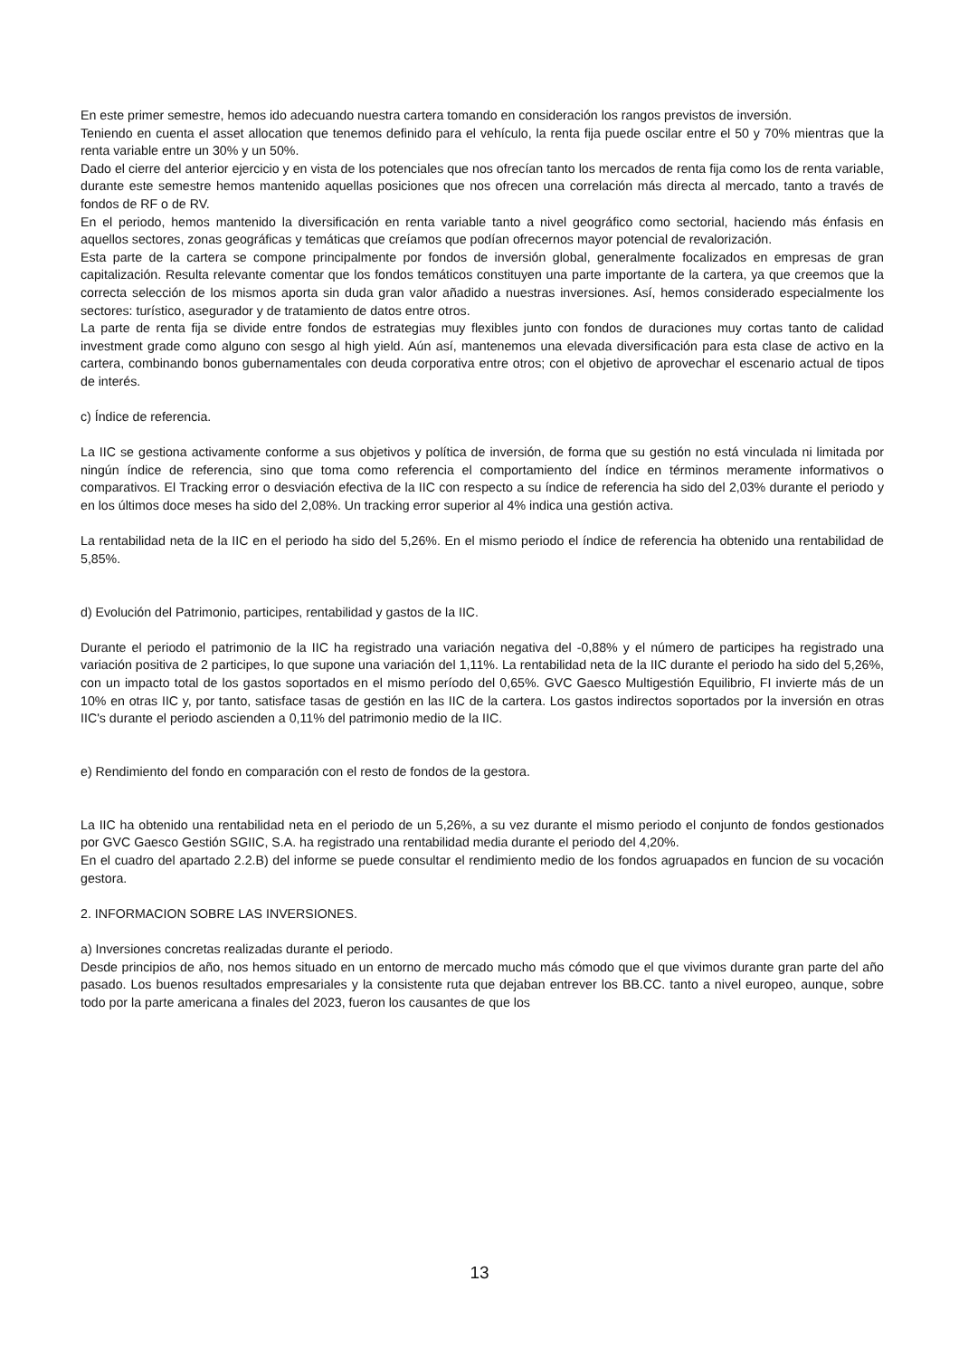En este primer semestre, hemos ido adecuando nuestra cartera tomando en consideración los rangos previstos de inversión.
Teniendo en cuenta el asset allocation que tenemos definido para el vehículo, la renta fija puede oscilar entre el 50 y 70% mientras que la renta variable entre un 30% y un 50%.
Dado el cierre del anterior ejercicio y en vista de los potenciales que nos ofrecían tanto los mercados de renta fija como los de renta variable, durante este semestre hemos mantenido aquellas posiciones que nos ofrecen una correlación más directa al mercado, tanto a través de fondos de RF o de RV.
En el periodo, hemos mantenido la diversificación en renta variable tanto a nivel geográfico como sectorial, haciendo más énfasis en aquellos sectores, zonas geográficas y temáticas que creíamos que podían ofrecernos mayor potencial de revalorización.
Esta parte de la cartera se compone principalmente por fondos de inversión global, generalmente focalizados en empresas de gran capitalización. Resulta relevante comentar que los fondos temáticos constituyen una parte importante de la cartera, ya que creemos que la correcta selección de los mismos aporta sin duda gran valor añadido a nuestras inversiones. Así, hemos considerado especialmente los sectores: turístico, asegurador y de tratamiento de datos entre otros.
La parte de renta fija se divide entre fondos de estrategias muy flexibles junto con fondos de duraciones muy cortas tanto de calidad investment grade como alguno con sesgo al high yield. Aún así, mantenemos una elevada diversificación para esta clase de activo en la cartera, combinando bonos gubernamentales con deuda corporativa entre otros; con el objetivo de aprovechar el escenario actual de tipos de interés.
c) Índice de referencia.
La IIC se gestiona activamente conforme a sus objetivos y política de inversión, de forma que su gestión no está vinculada ni limitada por ningún índice de referencia, sino que toma como referencia el comportamiento del índice en términos meramente informativos o comparativos. El Tracking error o desviación efectiva de la IIC con respecto a su índice de referencia ha sido del 2,03% durante el periodo y en los últimos doce meses ha sido del 2,08%. Un tracking error superior al 4% indica una gestión activa.
La rentabilidad neta de la IIC en el periodo ha sido del 5,26%. En el mismo periodo el índice de referencia ha obtenido una rentabilidad de 5,85%.
d) Evolución del Patrimonio, participes, rentabilidad y gastos de la IIC.
Durante el periodo el patrimonio de la IIC ha registrado una variación negativa del -0,88% y el número de participes ha registrado una variación positiva de 2 participes, lo que supone una variación del 1,11%. La rentabilidad neta de la IIC durante el periodo ha sido del 5,26%, con un impacto total de los gastos soportados en el mismo período del 0,65%. GVC Gaesco Multigestión Equilibrio, FI invierte más de un 10% en otras IIC y, por tanto, satisface tasas de gestión en las IIC de la cartera. Los gastos indirectos soportados por la inversión en otras IIC's durante el periodo ascienden a 0,11% del patrimonio medio de la IIC.
e) Rendimiento del fondo en comparación con el resto de fondos de la gestora.
La IIC ha obtenido una rentabilidad neta en el periodo de un 5,26%, a su vez durante el mismo periodo el conjunto de fondos gestionados por GVC Gaesco Gestión SGIIC, S.A. ha registrado una rentabilidad media durante el periodo del 4,20%.
En el cuadro del apartado 2.2.B) del informe se puede consultar el rendimiento medio de los fondos agruapados en funcion de su vocación gestora.
2. INFORMACION SOBRE LAS INVERSIONES.
a) Inversiones concretas realizadas durante el periodo.
Desde principios de año, nos hemos situado en un entorno de mercado mucho más cómodo que el que vivimos durante gran parte del año pasado. Los buenos resultados empresariales y la consistente ruta que dejaban entrever los BB.CC. tanto a nivel europeo, aunque, sobre todo por la parte americana a finales del 2023, fueron los causantes de que los
13